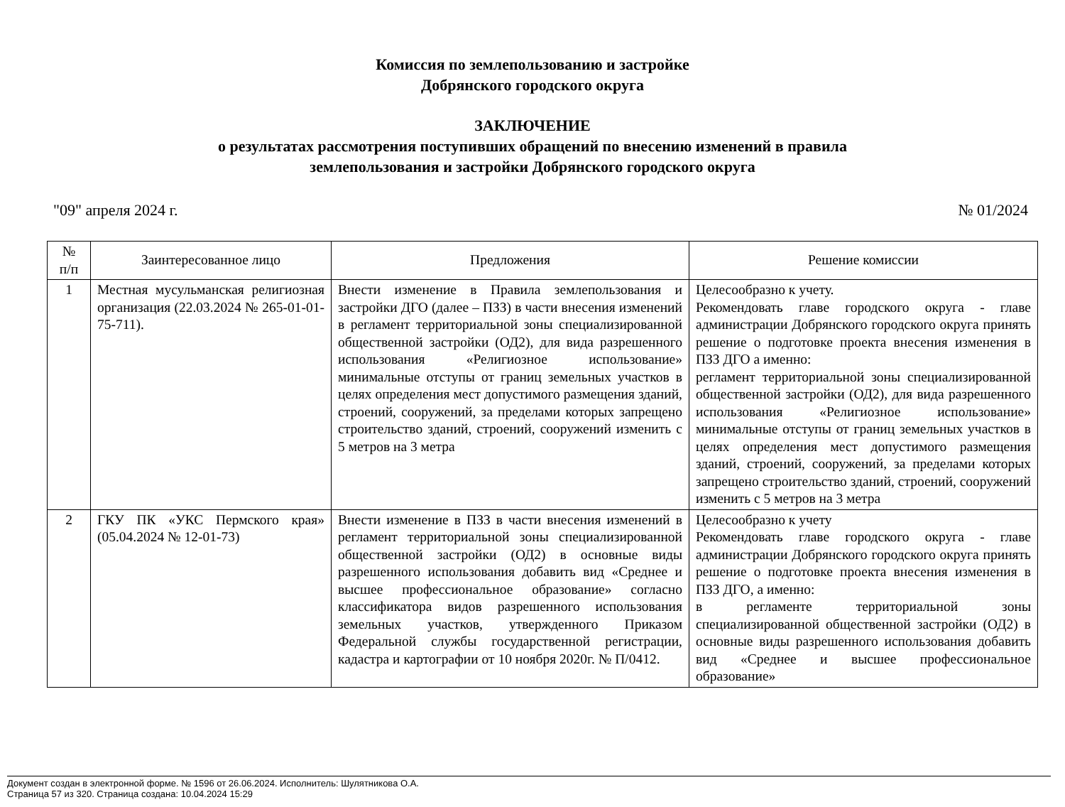Комиссия по землепользованию и застройке
Добрянского городского округа
ЗАКЛЮЧЕНИЕ
о результатах рассмотрения поступивших обращений по внесению изменений в правила
землепользования и застройки Добрянского городского округа
"09" апреля 2024 г. № 01/2024
| № п/п | Заинтересованное лицо | Предложения | Решение комиссии |
| --- | --- | --- | --- |
| 1 | Местная мусульманская религиозная организация (22.03.2024 № 265-01-01-75-711). | Внести изменение в Правила землепользования и застройки ДГО (далее – ПЗЗ) в части внесения изменений в регламент территориальной зоны специализированной общественной застройки (ОД2), для вида разрешенного использования «Религиозное использование» минимальные отступы от границ земельных участков в целях определения мест допустимого размещения зданий, строений, сооружений, за пределами которых запрещено строительство зданий, строений, сооружений изменить с 5 метров на 3 метра | Целесообразно к учету. Рекомендовать главе городского округа - главе администрации Добрянского городского округа принять решение о подготовке проекта внесения изменения в ПЗЗ ДГО а именно: регламент территориальной зоны специализированной общественной застройки (ОД2), для вида разрешенного использования «Религиозное использование» минимальные отступы от границ земельных участков в целях определения мест допустимого размещения зданий, строений, сооружений, за пределами которых запрещено строительство зданий, строений, сооружений изменить с 5 метров на 3 метра |
| 2 | ГКУ ПК «УКС Пермского края» (05.04.2024 № 12-01-73) | Внести изменение в ПЗЗ в части внесения изменений в регламент территориальной зоны специализированной общественной застройки (ОД2) в основные виды разрешенного использования добавить вид «Среднее и высшее профессиональное образование» согласно классификатора видов разрешенного использования земельных участков, утвержденного Приказом Федеральной службы государственной регистрации, кадастра и картографии от 10 ноября 2020г. № П/0412. | Целесообразно к учету Рекомендовать главе городского округа - главе администрации Добрянского городского округа принять решение о подготовке проекта внесения изменения в ПЗЗ ДГО, а именно: в регламенте территориальной зоны специализированной общественной застройки (ОД2) в основные виды разрешенного использования добавить вид «Среднее и высшее профессиональное образование» |
Документ создан в электронной форме. № 1596 от 26.06.2024. Исполнитель: Шулятникова О.А.
Страница 57 из 320. Страница создана: 10.04.2024 15:29